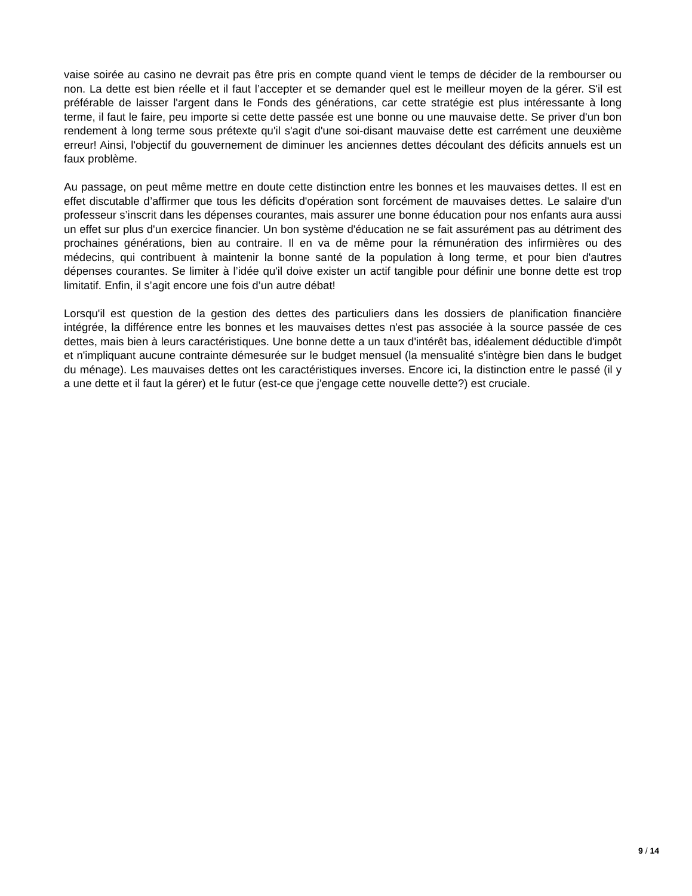vaise soirée au casino ne devrait pas être pris en compte quand vient le temps de décider de la rembourser ou non. La dette est bien réelle et il faut l’accepter et se demander quel est le meilleur moyen de la gérer. S'il est préférable de laisser l'argent dans le Fonds des générations, car cette stratégie est plus intéressante à long terme, il faut le faire, peu importe si cette dette passée est une bonne ou une mauvaise dette. Se priver d'un bon rendement à long terme sous prétexte qu'il s'agit d'une soi-disant mauvaise dette est carrément une deuxième erreur! Ainsi, l'objectif du gouvernement de diminuer les anciennes dettes découlant des déficits annuels est un faux problème.
Au passage, on peut même mettre en doute cette distinction entre les bonnes et les mauvaises dettes. Il est en effet discutable d’affirmer que tous les déficits d'opération sont forcément de mauvaises dettes. Le salaire d'un professeur s’inscrit dans les dépenses courantes, mais assurer une bonne éducation pour nos enfants aura aussi un effet sur plus d'un exercice financier. Un bon système d'éducation ne se fait assurément pas au détriment des prochaines générations, bien au contraire. Il en va de même pour la rémunération des infirmières ou des médecins, qui contribuent à maintenir la bonne santé de la population à long terme, et pour bien d'autres dépenses courantes. Se limiter à l’idée qu'il doive exister un actif tangible pour définir une bonne dette est trop limitatif. Enfin, il s’agit encore une fois d’un autre débat!
Lorsqu'il est question de la gestion des dettes des particuliers dans les dossiers de planification financière intégrée, la différence entre les bonnes et les mauvaises dettes n'est pas associée à la source passée de ces dettes, mais bien à leurs caractéristiques. Une bonne dette a un taux d'intérêt bas, idéalement déductible d'impôt et n'impliquant aucune contrainte démesurée sur le budget mensuel (la mensualité s'intègre bien dans le budget du ménage). Les mauvaises dettes ont les caractéristiques inverses. Encore ici, la distinction entre le passé (il y a une dette et il faut la gérer) et le futur (est-ce que j'engage cette nouvelle dette?) est cruciale.
9 / 14